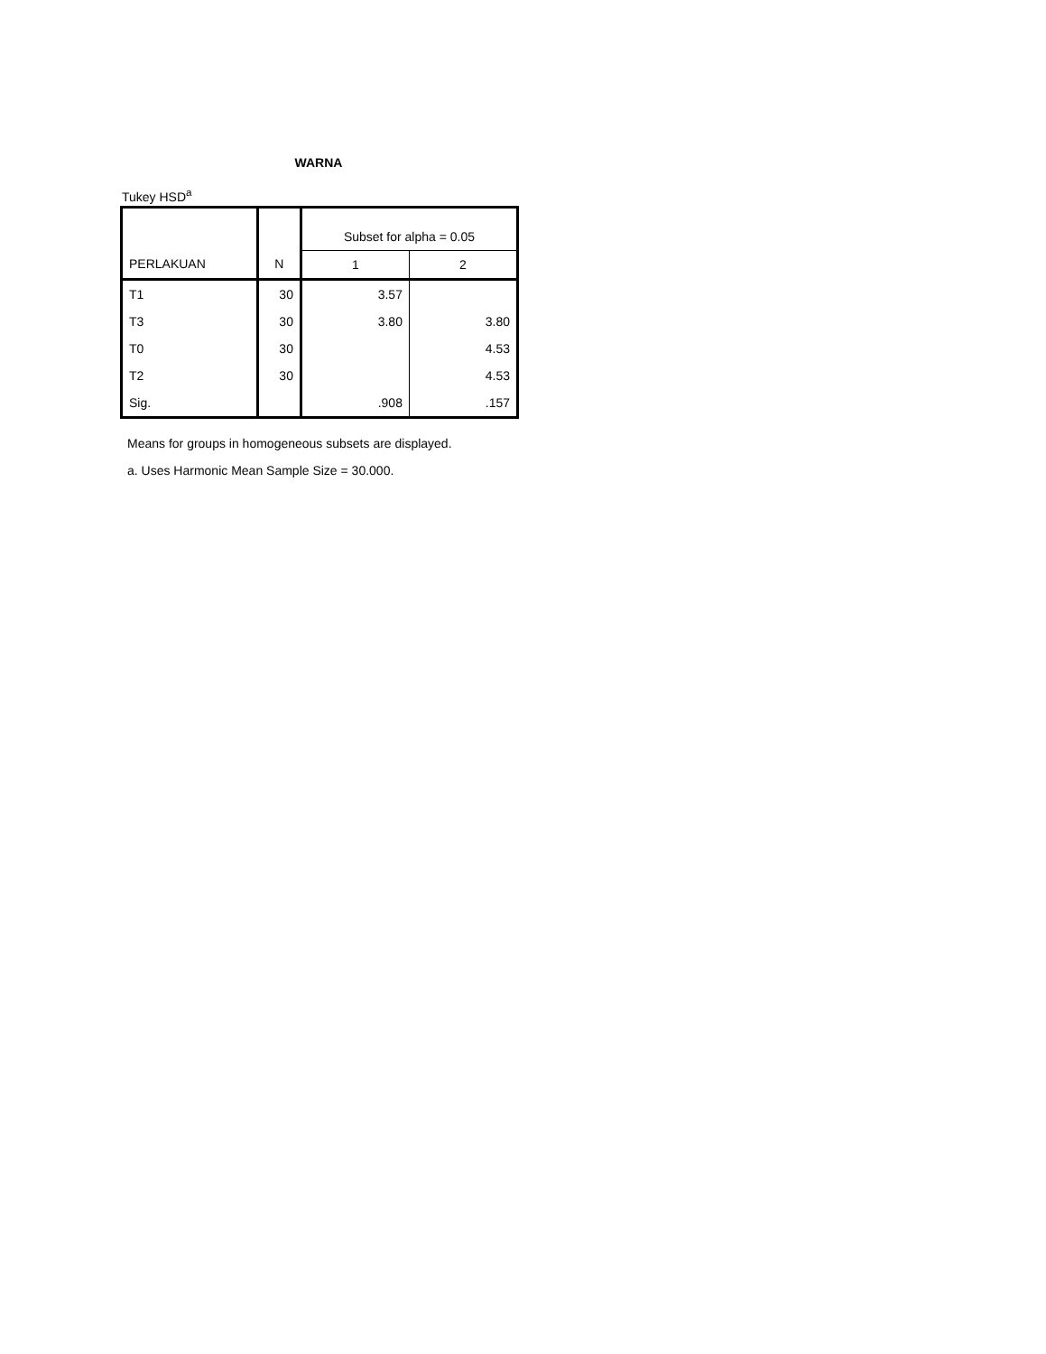WARNA
Tukey HSD<sup>a</sup>
| | | Subset for alpha = 0.05 | |
| --- | --- | --- | --- |
| PERLAKUAN | N | 1 | 2 |
| T1 | 30 | 3.57 | |
| T3 | 30 | 3.80 | 3.80 |
| T0 | 30 | | 4.53 |
| T2 | 30 | | 4.53 |
| Sig. | | .908 | .157 |
Means for groups in homogeneous subsets are displayed.
a. Uses Harmonic Mean Sample Size = 30.000.